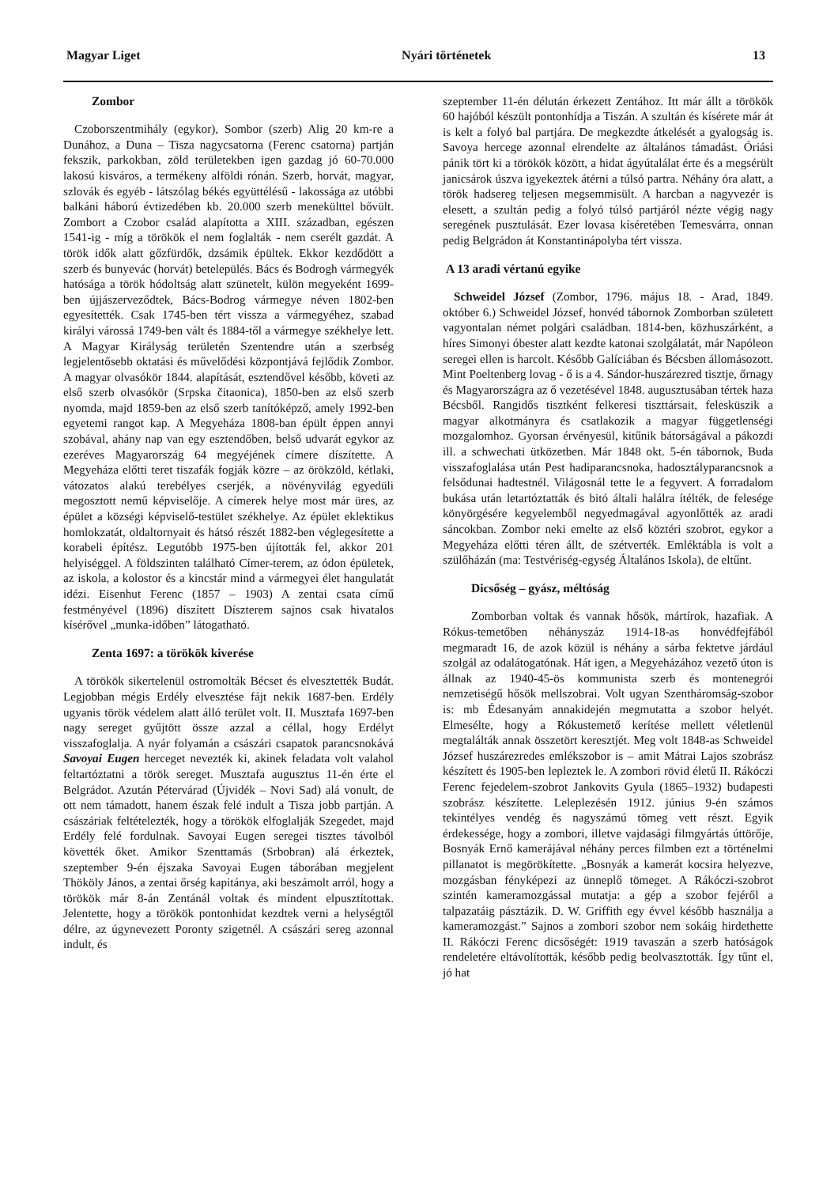Magyar Liget Nyári történetek 13
Zombor
Czoborszentmihály (egykor), Sombor (szerb) Alig 20 km-re a Dunához, a Duna – Tisza nagycsatorna (Ferenc csatorna) partján fekszik, parkokban, zöld területekben igen gazdag jó 60-70.000 lakosú kisváros, a termékeny alföldi rónán. Szerb, horvát, magyar, szlovák és egyéb - látszólag békés együttélésű - lakossága az utóbbi balkáni háború évtizedében kb. 20.000 szerb menekülttel bővült. Zombort a Czobor család alapította a XIII. században, egészen 1541-ig - míg a törökök el nem foglalták - nem cserélt gazdát. A török idők alatt gőzfürdők, dzsámik épültek. Ekkor kezdődött a szerb és bunyevác (horvát) betelepülés. Bács és Bodrogh vármegyék hatósága a török hódoltság alatt szünetelt, külön megyeként 1699-ben újjászerveződtek, Bács-Bodrog vármegye néven 1802-ben egyesítették. Csak 1745-ben tért vissza a vármegyéhez, szabad királyi várossá 1749-ben vált és 1884-től a vármegye székhelye lett. A Magyar Királyság területén Szentendre után a szerbség legjelentősebb oktatási és művelődési központjává fejlődik Zombor. A magyar olvasókör 1844. alapítását, esztendővel később, követi az első szerb olvasókör (Srpska čitaonica), 1850-ben az első szerb nyomda, majd 1859-ben az első szerb tanítóképző, amely 1992-ben egyetemi rangot kap. A Megyeháza 1808-ban épült éppen annyi szobával, ahány nap van egy esztendőben, belső udvarát egykor az ezeréves Magyarország 64 megyéjének címere díszítette. A Megyeháza előtti teret tiszafák fogják közre – az örökzöld, kétlaki, vátozatos alakú terebélyes cserjék, a növényvilág egyedüli megosztott nemű képviselője. A címerek helye most már üres, az épület a községi képviselő-testület székhelye. Az épület eklektikus homlokzatát, oldaltornyait és hátsó részét 1882-ben véglegesítette a korabeli építész. Legutóbb 1975-ben újították fel, akkor 201 helyiséggel. A földszinten található Címer-terem, az ódon épületek, az iskola, a kolostor és a kincstár mind a vármegyei élet hangulatát idézi. Eisenhut Ferenc (1857 – 1903) A zentai csata című festményével (1896) díszített Díszterem sajnos csak hivatalos kísérővel „munka-időben” látogatható.
Zenta 1697: a törökök kiverése
A törökök sikertelenül ostromolták Bécset és elvesztették Budát. Legjobban mégis Erdély elvesztése fájt nekik 1687-ben. Erdély ugyanis török védelem alatt álló terület volt. II. Musztafa 1697-ben nagy sereget gyűjtött össze azzal a céllal, hogy Erdélyt visszafoglalja. A nyár folyamán a császári csapatok parancsnokává Savoyai Eugen herceget nevezték ki, akinek feladata volt valahol feltartóztatni a török sereget. Musztafa augusztus 11-én érte el Belgrádot. Azután Pétervárad (Újvidék – Novi Sad) alá vonult, de ott nem támadott, hanem észak felé indult a Tisza jobb partján. A császáriak feltételezték, hogy a törökök elfoglalják Szegedet, majd Erdély felé fordulnak. Savoyai Eugen seregei tisztes távolból követték őket. Amikor Szenttamás (Srbobran) alá érkeztek, szeptember 9-én éjszaka Savoyai Eugen táborában megjelent Thököly János, a zentai őrség kapitánya, aki beszámolt arról, hogy a törökök már 8-án Zentánál voltak és mindent elpusztítottak. Jelentette, hogy a törökök pontonhidat kezdtek verni a helységtől délre, az úgynevezett Poronty szigetnél. A császári sereg azonnal indult, és
szeptember 11-én délután érkezett Zentához. Itt már állt a törökök 60 hajóból készült pontonhídja a Tiszán. A szultán és kísérete már át is kelt a folyó bal partjára. De megkezdte átkelését a gyalogság is. Savoya hercege azonnal elrendelte az általános támadást. Óriási pánik tört ki a törökök között, a hidat ágyútalálat érte és a megsérült janicsárok úszva igyekeztek átérni a túlsó partra. Néhány óra alatt, a török hadsereg teljesen megsemmisült. A harcban a nagyvezér is elesett, a szultán pedig a folyó túlsó partjáról nézte végig nagy seregének pusztulását. Ezer lovasa kíséretében Temesvárra, onnan pedig Belgrádon át Konstantinápolyba tért vissza.
A 13 aradi vértanú egyike
Schweidel József (Zombor, 1796. május 18. - Arad, 1849. október 6.) Schweidel József, honvéd tábornok Zomborban született vagyontalan német polgári családban. 1814-ben, közhuszárként, a híres Simonyi óbester alatt kezdte katonai szolgálatát, már Napóleon seregei ellen is harcolt. Később Galíciában és Bécsben állomásozott. Mint Poeltenberg lovag - ő is a 4. Sándor-huszárezred tisztje, őrnagy és Magyarországra az ő vezetésével 1848. augusztusában tértek haza Bécsből. Rangidős tisztként felkeresi tiszttársait, felesküszik a magyar alkotmányra és csatlakozik a magyar függetlenségi mozgalomhoz. Gyorsan érvényesül, kitűnik bátorságával a pákozdi ill. a schwechati ütközetben. Már 1848 okt. 5-én tábornok, Buda visszafoglalása után Pest hadiparancsnoka, hadosztályparancsnok a felsődunai hadtestnél. Világosnál tette le a fegyvert. A forradalom bukása után letartóztatták és bitó általi halálra ítélték, de felesége könyörgésére kegyelemből negyedmagával agyonlőtték az aradi sáncokban. Zombor neki emelte az első köztéri szobrot, egykor a Megyeháza előtti téren állt, de szétverték. Emléktábla is volt a szülőházán (ma: Testvériség-egység Általános Iskola), de eltűnt.
Dicsőség – gyász, méltóság
Zomborban voltak és vannak hősök, mártírok, hazafiak. A Rókus-temetőben néhányszáz 1914-18-as honvédfejfából megmaradt 16, de azok közül is néhány a sárba fektetve járdául szolgál az odalátogatónak. Hát igen, a Megyeházához vezető úton is állnak az 1940-45-ös kommunista szerb és montenegrói nemzetiségű hősök mellszobrai. Volt ugyan Szentháromság-szobor is: mb Édesanyám annakidején megmutatta a szobor helyét. Elmesélte, hogy a Rókustemető kerítése mellett véletlenül megtalálták annak összetört keresztjét. Meg volt 1848-as Schweidel József huszárezredes emlékszobor is – amit Mátrai Lajos szobrász készített és 1905-ben lepleztek le. A zombori rövid életű II. Rákóczi Ferenc fejedelem-szobrot Jankovits Gyula (1865–1932) budapesti szobrász készítette. Leleplezésén 1912. június 9-én számos tekintélyes vendég és nagyszámú tömeg vett részt. Egyik érdekessége, hogy a zombori, illetve vajdasági filmgyártás úttörője, Bosnyák Ernő kamerájával néhány perces filmben ezt a történelmi pillanatot is megörökítette. „Bosnyák a kamerát kocsira helyezve, mozgásban fényképezi az ünneplő tömeget. A Rákóczi-szobrot szintén kameramozgással mutatja: a gép a szobor fejéről a talpazatáig pásztázik. D. W. Griffith egy évvel később használja a kameramozgást.” Sajnos a zombori szobor nem sokáig hirdethette II. Rákóczi Ferenc dicsőségét: 1919 tavaszán a szerb hatóságok rendeletére eltávolították, később pedig beolvasztották. Így tűnt el, jó hat